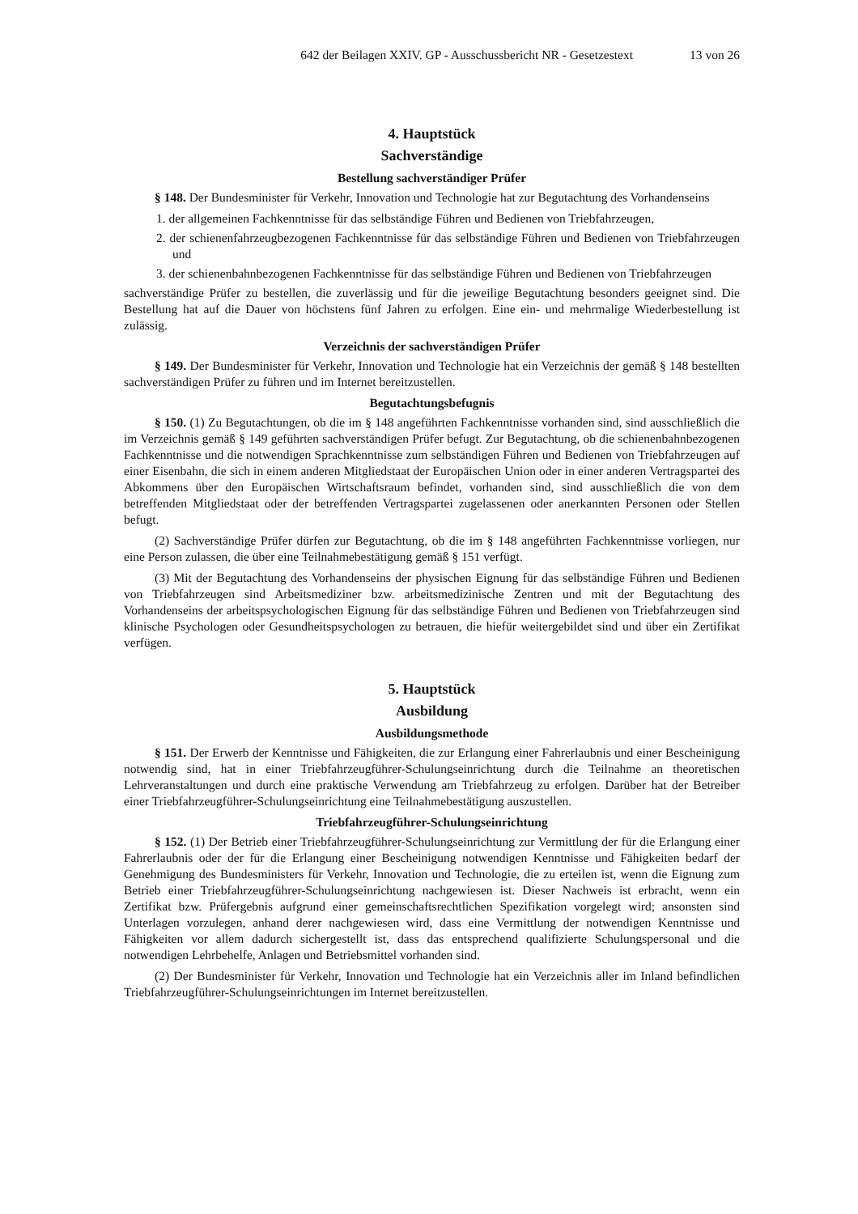642 der Beilagen XXIV. GP - Ausschussbericht NR - Gesetzestext 13 von 26
4. Hauptstück
Sachverständige
Bestellung sachverständiger Prüfer
§ 148. Der Bundesminister für Verkehr, Innovation und Technologie hat zur Begutachtung des Vorhandenseins
1. der allgemeinen Fachkenntnisse für das selbständige Führen und Bedienen von Triebfahrzeugen,
2. der schienenfahrzeugbezogenen Fachkenntnisse für das selbständige Führen und Bedienen von Triebfahrzeugen und
3. der schienenbahnbezogenen Fachkenntnisse für das selbständige Führen und Bedienen von Triebfahrzeugen
sachverständige Prüfer zu bestellen, die zuverlässig und für die jeweilige Begutachtung besonders geeignet sind. Die Bestellung hat auf die Dauer von höchstens fünf Jahren zu erfolgen. Eine ein- und mehrmalige Wiederbestellung ist zulässig.
Verzeichnis der sachverständigen Prüfer
§ 149. Der Bundesminister für Verkehr, Innovation und Technologie hat ein Verzeichnis der gemäß § 148 bestellten sachverständigen Prüfer zu führen und im Internet bereitzustellen.
Begutachtungsbefugnis
§ 150. (1) Zu Begutachtungen, ob die im § 148 angeführten Fachkenntnisse vorhanden sind, sind ausschließlich die im Verzeichnis gemäß § 149 geführten sachverständigen Prüfer befugt. Zur Begutachtung, ob die schienenbahnbezogenen Fachkenntnisse und die notwendigen Sprachkenntnisse zum selbständigen Führen und Bedienen von Triebfahrzeugen auf einer Eisenbahn, die sich in einem anderen Mitgliedstaat der Europäischen Union oder in einer anderen Vertragspartei des Abkommens über den Europäischen Wirtschaftsraum befindet, vorhanden sind, sind ausschließlich die von dem betreffenden Mitgliedstaat oder der betreffenden Vertragspartei zugelassenen oder anerkannten Personen oder Stellen befugt.
(2) Sachverständige Prüfer dürfen zur Begutachtung, ob die im § 148 angeführten Fachkenntnisse vorliegen, nur eine Person zulassen, die über eine Teilnahmebestätigung gemäß § 151 verfügt.
(3) Mit der Begutachtung des Vorhandenseins der physischen Eignung für das selbständige Führen und Bedienen von Triebfahrzeugen sind Arbeitsmediziner bzw. arbeitsmedizinische Zentren und mit der Begutachtung des Vorhandenseins der arbeitspsychologischen Eignung für das selbständige Führen und Bedienen von Triebfahrzeugen sind klinische Psychologen oder Gesundheitspsychologen zu betrauen, die hiefür weitergebildet sind und über ein Zertifikat verfügen.
5. Hauptstück
Ausbildung
Ausbildungsmethode
§ 151. Der Erwerb der Kenntnisse und Fähigkeiten, die zur Erlangung einer Fahrerlaubnis und einer Bescheinigung notwendig sind, hat in einer Triebfahrzeugführer-Schulungseinrichtung durch die Teilnahme an theoretischen Lehrveranstaltungen und durch eine praktische Verwendung am Triebfahrzeug zu erfolgen. Darüber hat der Betreiber einer Triebfahrzeugführer-Schulungseinrichtung eine Teilnahmebestätigung auszustellen.
Triebfahrzeugführer-Schulungseinrichtung
§ 152. (1) Der Betrieb einer Triebfahrzeugführer-Schulungseinrichtung zur Vermittlung der für die Erlangung einer Fahrerlaubnis oder der für die Erlangung einer Bescheinigung notwendigen Kenntnisse und Fähigkeiten bedarf der Genehmigung des Bundesministers für Verkehr, Innovation und Technologie, die zu erteilen ist, wenn die Eignung zum Betrieb einer Triebfahrzeugführer-Schulungseinrichtung nachgewiesen ist. Dieser Nachweis ist erbracht, wenn ein Zertifikat bzw. Prüfergebnis aufgrund einer gemeinschaftsrechtlichen Spezifikation vorgelegt wird; ansonsten sind Unterlagen vorzulegen, anhand derer nachgewiesen wird, dass eine Vermittlung der notwendigen Kenntnisse und Fähigkeiten vor allem dadurch sichergestellt ist, dass das entsprechend qualifizierte Schulungspersonal und die notwendigen Lehrbehelfe, Anlagen und Betriebsmittel vorhanden sind.
(2) Der Bundesminister für Verkehr, Innovation und Technologie hat ein Verzeichnis aller im Inland befindlichen Triebfahrzeugführer-Schulungseinrichtungen im Internet bereitzustellen.